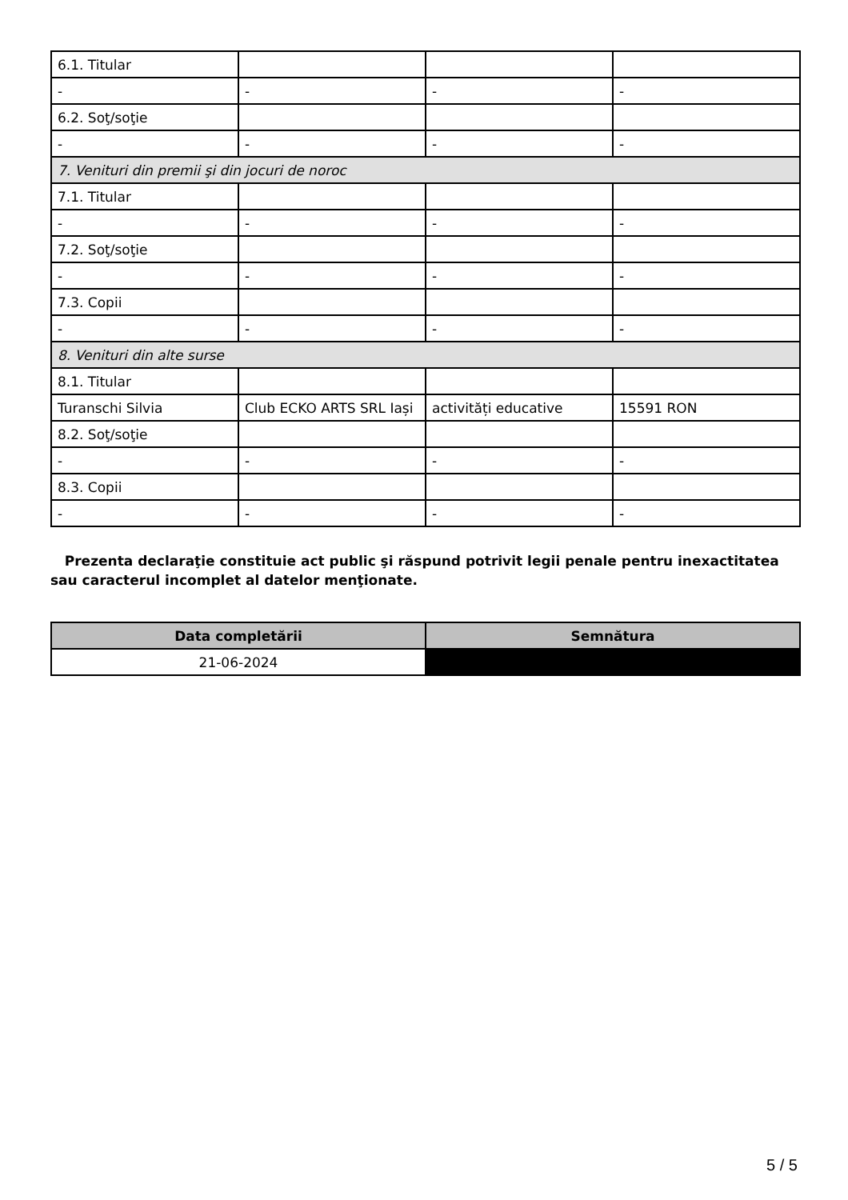| 6.1. Titular | | | |
| - | - | - | - |
| 6.2. Soţ/soţie | | | |
| - | - | - | - |
| 7. Venituri din premii şi din jocuri de noroc | | | |
| 7.1. Titular | | | |
| - | - | - | - |
| 7.2. Soţ/soţie | | | |
| - | - | - | - |
| 7.3. Copii | | | |
| - | - | - | - |
| 8. Venituri din alte surse | | | |
| 8.1. Titular | | | |
| Turanschi Silvia | Club ECKO ARTS SRL Iași | activități educative | 15591 RON |
| 8.2. Soţ/soţie | | | |
| - | - | - | - |
| 8.3. Copii | | | |
| - | - | - | - |
Prezenta declaraţie constituie act public şi răspund potrivit legii penale pentru inexactitatea sau caracterul incomplet al datelor menţionate.
| Data completării | Semnătura |
| --- | --- |
| 21-06-2024 | |
5 / 5